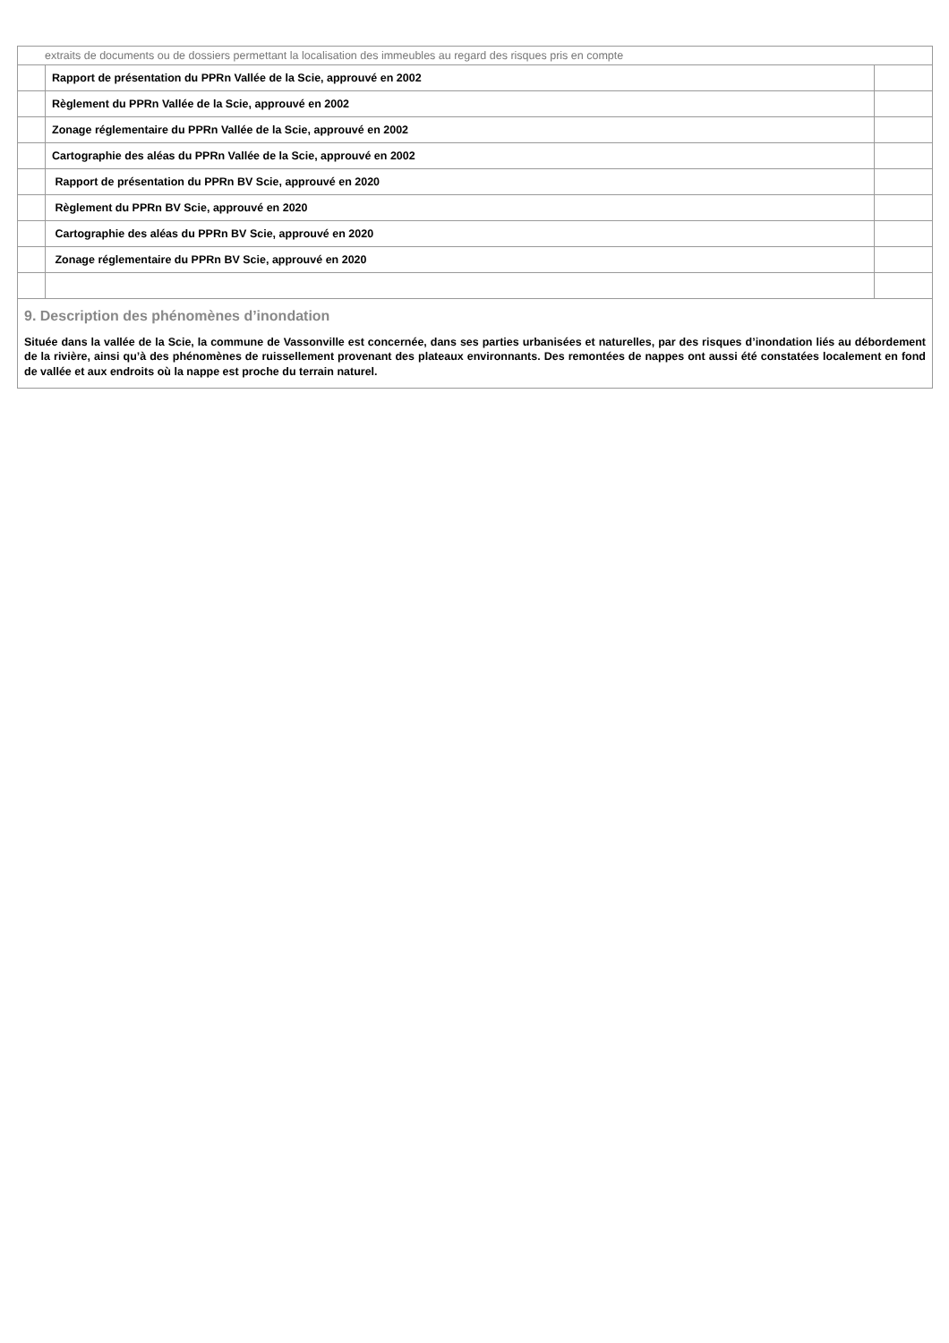| extraits de documents ou de dossiers permettant la localisation des immeubles au regard des risques pris en compte | | |
| | Rapport de présentation du PPRn Vallée de la Scie, approuvé en 2002 | |
| | Règlement du PPRn Vallée de la Scie, approuvé en 2002 | |
| | Zonage réglementaire du PPRn Vallée de la Scie, approuvé en 2002 | |
| | Cartographie des aléas du PPRn Vallée de la Scie, approuvé en 2002 | |
| | Rapport de présentation du PPRn BV Scie, approuvé en 2020 | |
| | Règlement du PPRn BV Scie, approuvé en 2020 | |
| | Cartographie des aléas du PPRn BV Scie, approuvé en 2020 | |
| | Zonage réglementaire du PPRn BV Scie, approuvé en 2020 | |
| 9. Description des phénomènes d’inondation Située dans la vallée de la Scie, la commune de Vassonville est concernée, dans ses parties urbanisées et naturelles, par des risques d’inondation liés au débordement de la rivière, ainsi qu’à des phénomènes de ruissellement provenant des plateaux environnants. Des remontées de nappes ont aussi été constatées localement en fond de vallée et aux endroits où la nappe est proche du terrain naturel. | | |